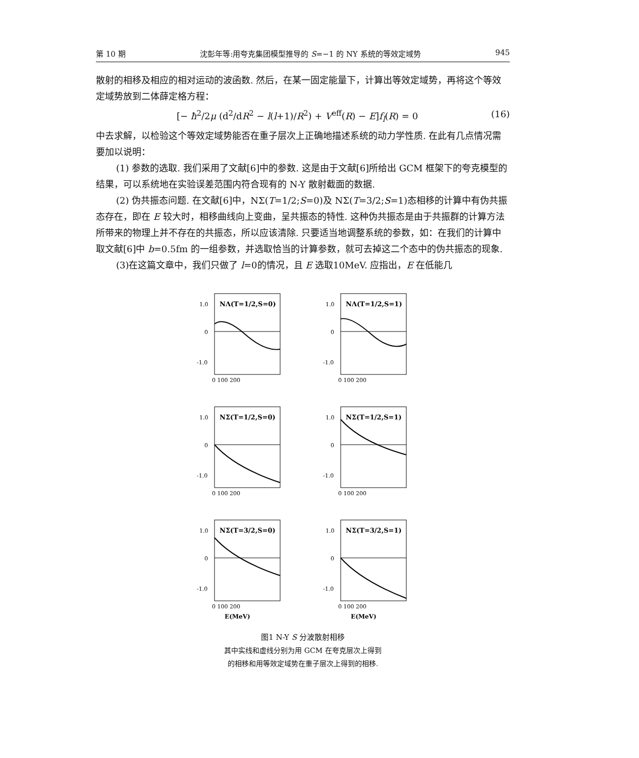第 10 期 沈彭年等:用夸克集团模型推导的 S=−1 的 NY 系统的等效定域势 945
散射的相移及相应的相对运动的波函数. 然后，在某一固定能量下，计算出等效定域势，再将这个等效定域势放到二体薛定格方程：
[− ħ<sup>2</sup>/2μ (d<sup>2</sup>/dR<sup>2</sup> − l(l+1)/R<sup>2</sup>) + V<sup>eff</sup>(R) − E]f<sub>l</sub>(R) = 0 (16)
中去求解，以检验这个等效定域势能否在重子层次上正确地描述系统的动力学性质. 在此有几点情况需要加以说明：
(1) 参数的选取. 我们采用了文献[6]中的参数. 这是由于文献[6]所给出 GCM 框架下的夸克模型的结果，可以系统地在实验误差范围内符合现有的 N-Y 散射截面的数据.
(2) 伪共振态问题. 在文献[6]中，NΣ(T=1/2;S=0)及 NΣ(T=3/2;S=1)态相移的计算中有伪共振态存在，即在 E 较大时，相移曲线向上变曲，呈共振态的特性. 这种伪共振态是由于共振群的计算方法所带来的物理上并不存在的共振态，所以应该清除. 只要适当地调整系统的参数，如：在我们的计算中取文献[6]中 b=0.5fm 的一组参数，并选取恰当的计算参数，就可去掉这二个态中的伪共振态的现象.
(3)在这篇文章中，我们只做了 l=0的情况，且 E 选取10MeV. 应指出，E 在低能几
NΛ(T=1/2,S=0)
1.0
0
-1.0
0 100 200
NΛ(T=1/2,S=1)
1.0
0
-1.0
0 100 200
NΣ(T=1/2,S=0)
1.0
0
-1.0
0 100 200
NΣ(T=1/2,S=1)
1.0
0
-1.0
0 100 200
NΣ(T=3/2,S=0)
1.0
0
-1.0
0 100 200
E(MeV)
NΣ(T=3/2,S=1)
1.0
0
-1.0
0 100 200
E(MeV)
图1 N-Y S 分波散射相移
其中实线和虚线分别为用 GCM 在夸克层次上得到
的相移和用等效定域势在重子层次上得到的相移.